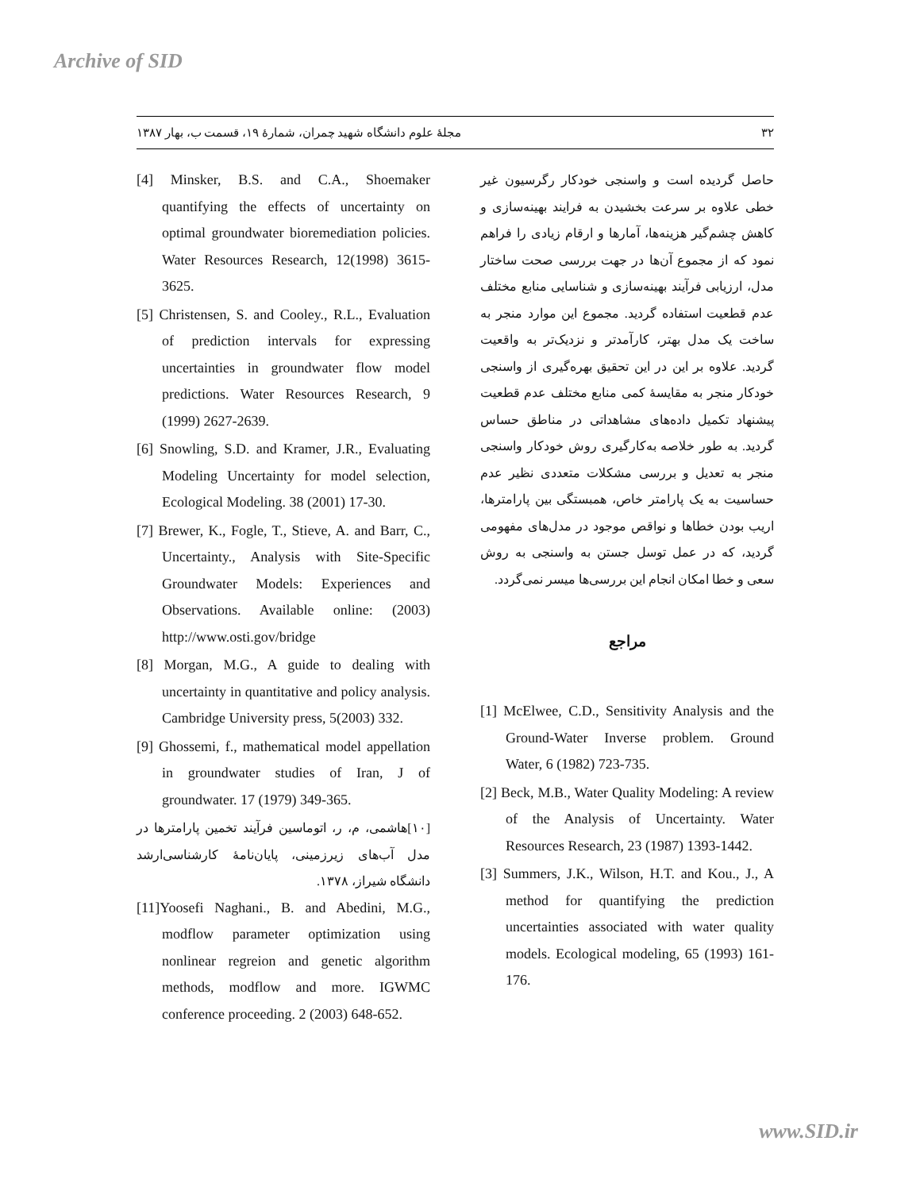Archive of SID
۳۲ مجلهٔ علوم دانشگاه شهید چمران، شمارهٔ ۱۹، قسمت ب، بهار ۱۳۸۷
حاصل گردیده است و واسنجی خودکار رگرسیون غیر خطی علاوه بر سرعت بخشیدن به فرایند بهینه‌سازی و کاهش چشم‌گیر هزینه‌ها، آمارها و ارقام زیادی را فراهم نمود که از مجموع آن‌ها در جهت بررسی صحت ساختار مدل، ارزیابی فرآیند بهینه‌سازی و شناسایی منابع مختلف عدم قطعیت استفاده گردید. مجموع این موارد منجر به ساخت یک مدل بهتر، کارآمدتر و نزدیک‌تر به واقعیت گردید. علاوه بر این در این تحقیق بهره‌گیری از واسنجی خودکار منجر به مقایسهٔ کمی منابع مختلف عدم قطعیت پیشنهاد تکمیل داده‌های مشاهداتی در مناطق حساس گردید. به طور خلاصه به‌کارگیری روش خودکار واسنجی منجر به تعدیل و بررسی مشکلات متعددی نظیر عدم حساسیت به یک پارامتر خاص، همبستگی بین پارامترها، اریب بودن خطاها و نواقص موجود در مدل‌های مفهومی گردید، که در عمل توسل جستن به واسنجی به روش سعی و خطا امکان انجام این بررسی‌ها میسر نمی‌گردد.
مراجع
[1] McElwee, C.D., Sensitivity Analysis and the Ground-Water Inverse problem. Ground Water, 6 (1982) 723-735.
[2] Beck, M.B., Water Quality Modeling: A review of the Analysis of Uncertainty. Water Resources Research, 23 (1987) 1393-1442.
[3] Summers, J.K., Wilson, H.T. and Kou., J., A method for quantifying the prediction uncertainties associated with water quality models. Ecological modeling, 65 (1993) 161-176.
[4] Minsker, B.S. and C.A., Shoemaker quantifying the effects of uncertainty on optimal groundwater bioremediation policies. Water Resources Research, 12(1998) 3615-3625.
[5] Christensen, S. and Cooley., R.L., Evaluation of prediction intervals for expressing uncertainties in groundwater flow model predictions. Water Resources Research, 9 (1999) 2627-2639.
[6] Snowling, S.D. and Kramer, J.R., Evaluating Modeling Uncertainty for model selection, Ecological Modeling. 38 (2001) 17-30.
[7] Brewer, K., Fogle, T., Stieve, A. and Barr, C., Uncertainty., Analysis with Site-Specific Groundwater Models: Experiences and Observations. Available online: (2003) http://www.osti.gov/bridge
[8] Morgan, M.G., A guide to dealing with uncertainty in quantitative and policy analysis. Cambridge University press, 5(2003) 332.
[9] Ghossemi, f., mathematical model appellation in groundwater studies of Iran, J of groundwater. 17 (1979) 349-365.
[۱۰]هاشمی، م، ر، اتوماسین فرآیند تخمین پارامترها در مدل آب‌های زیرزمینی، پایان‌نامهٔ کارشناسی‌ارشد دانشگاه شیراز، ۱۳۷۸.
[11]Yoosefi Naghani., B. and Abedini, M.G., modflow parameter optimization using nonlinear regreion and genetic algorithm methods, modflow and more. IGWMC conference proceeding. 2 (2003) 648-652.
www.SID.ir